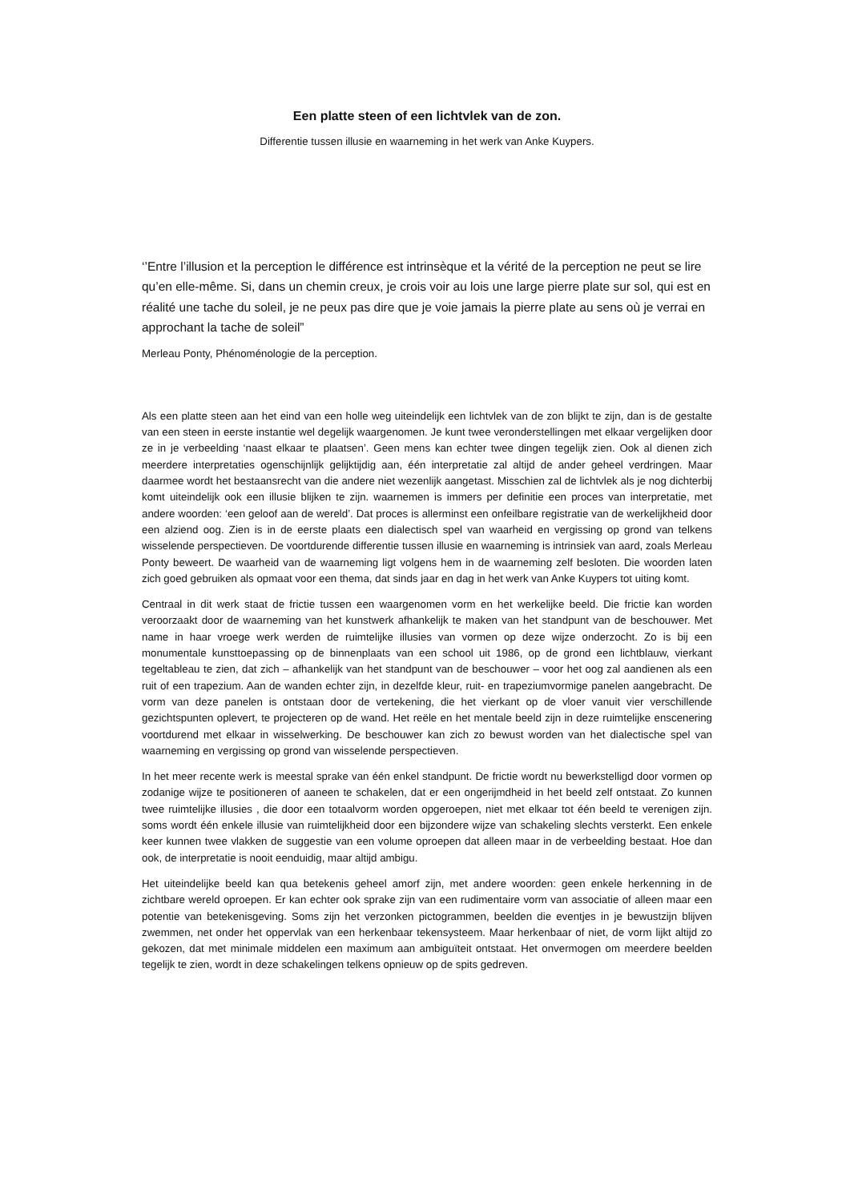Een platte steen of een lichtvlek van de zon.
Differentie tussen illusie en waarneming in het werk van Anke Kuypers.
‘’Entre l’illusion et la perception le différence est intrinsèque et la vérité de la perception ne peut se lire qu’en elle-même. Si, dans un chemin creux, je crois voir au lois une large pierre plate sur sol, qui est en réalité une tache du soleil, je ne peux pas dire que je voie jamais la pierre plate au sens où je verrai en approchant la tache de soleil”
Merleau Ponty, Phénoménologie de la perception.
Als een platte steen aan het eind van een holle weg uiteindelijk een lichtvlek van de zon blijkt te zijn, dan is de gestalte van een steen in eerste instantie wel degelijk waargenomen. Je kunt twee veronderstellingen met elkaar vergelijken door ze in je verbeelding ‘naast elkaar te plaatsen’. Geen mens kan echter twee dingen tegelijk zien. Ook al dienen zich meerdere interpretaties ogenschijnlijk gelijktijdig aan, één interpretatie zal altijd de ander geheel verdringen. Maar daarmee wordt het bestaansrecht van die andere niet wezenlijk aangetast. Misschien zal de lichtvlek als je nog dichterbij komt uiteindelijk ook een illusie blijken te zijn. waarnemen is immers per definitie een proces van interpretatie, met andere woorden: ‘een geloof aan de wereld’. Dat proces is allerminst een onfeilbare registratie van de werkelijkheid door een alziend oog. Zien is in de eerste plaats een dialectisch spel van waarheid en vergissing op grond van telkens wisselende perspectieven. De voortdurende differentie tussen illusie en waarneming is intrinsiek van aard, zoals Merleau Ponty beweert. De waarheid van de waarneming ligt volgens hem in de waarneming zelf besloten. Die woorden laten zich goed gebruiken als opmaat voor een thema, dat sinds jaar en dag in het werk van Anke Kuypers tot uiting komt.
Centraal in dit werk staat de frictie tussen een waargenomen vorm en het werkelijke beeld. Die frictie kan worden veroorzaakt door de waarneming van het kunstwerk afhankelijk te maken van het standpunt van de beschouwer. Met name in haar vroege werk werden de ruimtelijke illusies van vormen op deze wijze onderzocht. Zo is bij een monumentale kunsttoepassing op de binnenplaats van een school uit 1986, op de grond een lichtblauw, vierkant tegeltableau te zien, dat zich – afhankelijk van het standpunt van de beschouwer – voor het oog zal aandienen als een ruit of een trapezium. Aan de wanden echter zijn, in dezelfde kleur, ruit- en trapeziumvormige panelen aangebracht. De vorm van deze panelen is ontstaan door de vertekening, die het vierkant op de vloer vanuit vier verschillende gezichtspunten oplevert, te projecteren op de wand. Het reële en het mentale beeld zijn in deze ruimtelijke enscenering voortdurend met elkaar in wisselwerking. De beschouwer kan zich zo bewust worden van het dialectische spel van waarneming en vergissing op grond van wisselende perspectieven.
In het meer recente werk is meestal sprake van één enkel standpunt. De frictie wordt nu bewerkstelligd door vormen op zodanige wijze te positioneren of aaneen te schakelen, dat er een ongerijmdheid in het beeld zelf ontstaat. Zo kunnen twee ruimtelijke illusies , die door een totaalvorm worden opgeroepen, niet met elkaar tot één beeld te verenigen zijn. soms wordt één enkele illusie van ruimtelijkheid door een bijzondere wijze van schakeling slechts versterkt. Een enkele keer kunnen twee vlakken de suggestie van een volume oproepen dat alleen maar in de verbeelding bestaat. Hoe dan ook, de interpretatie is nooit eenduidig, maar altijd ambigu.
Het uiteindelijke beeld kan qua betekenis geheel amorf zijn, met andere woorden: geen enkele herkenning in de zichtbare wereld oproepen. Er kan echter ook sprake zijn van een rudimentaire vorm van associatie of alleen maar een potentie van betekenisgeving. Soms zijn het verzonken pictogrammen, beelden die eventjes in je bewustzijn blijven zwemmen, net onder het oppervlak van een herkenbaar tekensysteem. Maar herkenbaar of niet, de vorm lijkt altijd zo gekozen, dat met minimale middelen een maximum aan ambiguïteit ontstaat. Het onvermogen om meerdere beelden tegelijk te zien, wordt in deze schakelingen telkens opnieuw op de spits gedreven.